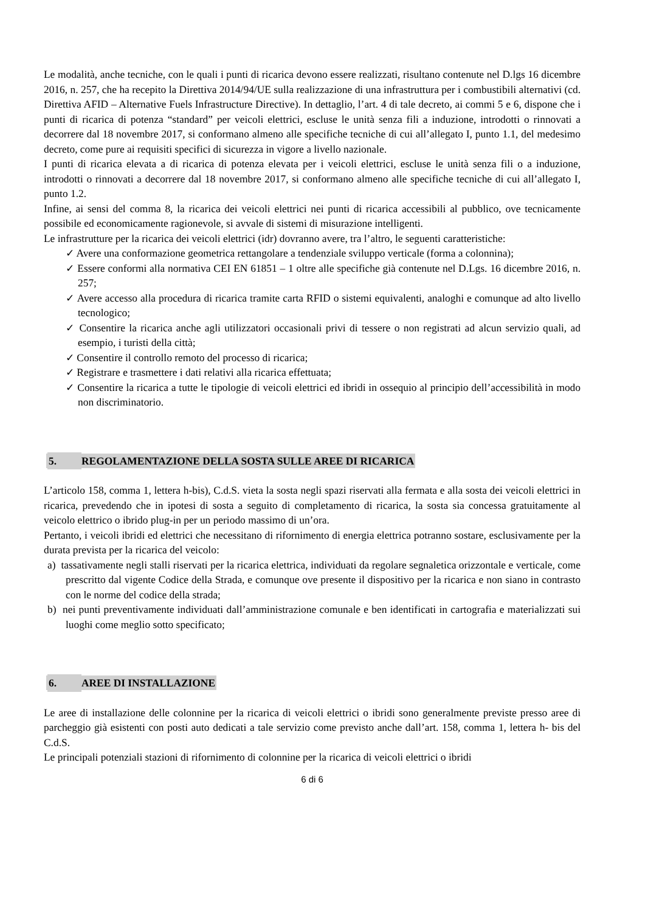Le modalità, anche tecniche, con le quali i punti di ricarica devono essere realizzati, risultano contenute nel D.lgs 16 dicembre 2016, n. 257, che ha recepito la Direttiva 2014/94/UE sulla realizzazione di una infrastruttura per i combustibili alternativi (cd. Direttiva AFID – Alternative Fuels Infrastructure Directive). In dettaglio, l’art. 4 di tale decreto, ai commi 5 e 6, dispone che i punti di ricarica di potenza “standard” per veicoli elettrici, escluse le unità senza fili a induzione, introdotti o rinnovati a decorrere dal 18 novembre 2017, si conformano almeno alle specifiche tecniche di cui all’allegato I, punto 1.1, del medesimo decreto, come pure ai requisiti specifici di sicurezza in vigore a livello nazionale.
I punti di ricarica elevata a di ricarica di potenza elevata per i veicoli elettrici, escluse le unità senza fili o a induzione, introdotti o rinnovati a decorrere dal 18 novembre 2017, si conformano almeno alle specifiche tecniche di cui all’allegato I, punto 1.2.
Infine, ai sensi del comma 8, la ricarica dei veicoli elettrici nei punti di ricarica accessibili al pubblico, ove tecnicamente possibile ed economicamente ragionevole, si avvale di sistemi di misurazione intelligenti.
Le infrastrutture per la ricarica dei veicoli elettrici (idr) dovranno avere, tra l’altro, le seguenti caratteristiche:
✓ Avere una conformazione geometrica rettangolare a tendenziale sviluppo verticale (forma a colonnina);
✓ Essere conformi alla normativa CEI EN 61851 – 1 oltre alle specifiche già contenute nel D.Lgs. 16 dicembre 2016, n. 257;
✓ Avere accesso alla procedura di ricarica tramite carta RFID o sistemi equivalenti, analoghi e comunque ad alto livello tecnologico;
✓ Consentire la ricarica anche agli utilizzatori occasionali privi di tessere o non registrati ad alcun servizio quali, ad esempio, i turisti della città;
✓ Consentire il controllo remoto del processo di ricarica;
✓ Registrare e trasmettere i dati relativi alla ricarica effettuata;
✓ Consentire la ricarica a tutte le tipologie di veicoli elettrici ed ibridi in ossequio al principio dell’accessibilità in modo non discriminatorio.
5. REGOLAMENTAZIONE DELLA SOSTA SULLE AREE DI RICARICA
L’articolo 158, comma 1, lettera h-bis), C.d.S. vieta la sosta negli spazi riservati alla fermata e alla sosta dei veicoli elettrici in ricarica, prevedendo che in ipotesi di sosta a seguito di completamento di ricarica, la sosta sia concessa gratuitamente al veicolo elettrico o ibrido plug-in per un periodo massimo di un’ora.
Pertanto, i veicoli ibridi ed elettrici che necessitano di rifornimento di energia elettrica potranno sostare, esclusivamente per la durata prevista per la ricarica del veicolo:
a) tassativamente negli stalli riservati per la ricarica elettrica, individuati da regolare segnaletica orizzontale e verticale, come prescritto dal vigente Codice della Strada, e comunque ove presente il dispositivo per la ricarica e non siano in contrasto con le norme del codice della strada;
b) nei punti preventivamente individuati dall’amministrazione comunale e ben identificati in cartografia e materializzati sui luoghi come meglio sotto specificato;
6. AREE DI INSTALLAZIONE
Le aree di installazione delle colonnine per la ricarica di veicoli elettrici o ibridi sono generalmente previste presso aree di parcheggio già esistenti con posti auto dedicati a tale servizio come previsto anche dall’art. 158, comma 1, lettera h- bis del C.d.S.
Le principali potenziali stazioni di rifornimento di colonnine per la ricarica di veicoli elettrici o ibridi
6 di 6